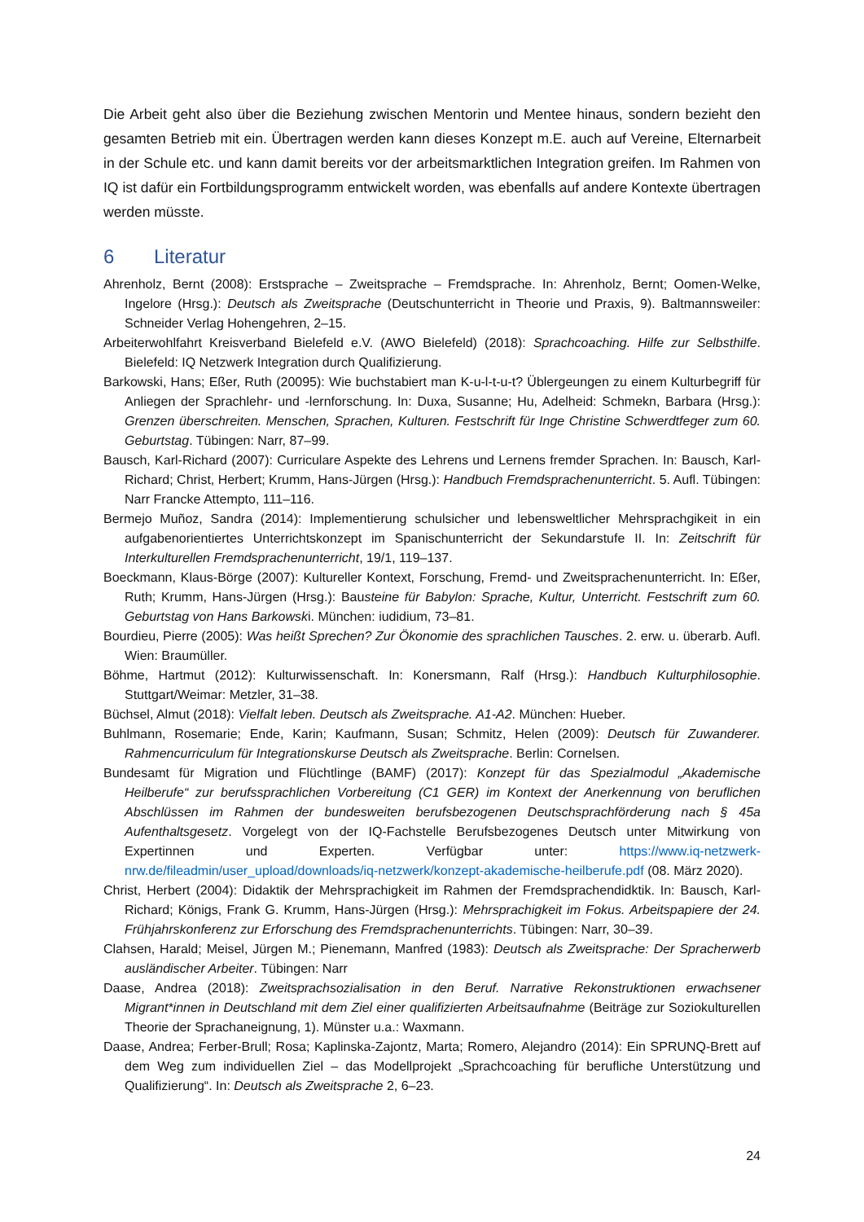Die Arbeit geht also über die Beziehung zwischen Mentorin und Mentee hinaus, sondern bezieht den gesamten Betrieb mit ein. Übertragen werden kann dieses Konzept m.E. auch auf Vereine, Elternarbeit in der Schule etc. und kann damit bereits vor der arbeitsmarktlichen Integration greifen. Im Rahmen von IQ ist dafür ein Fortbildungsprogramm entwickelt worden, was ebenfalls auf andere Kontexte übertragen werden müsste.
6 Literatur
Ahrenholz, Bernt (2008): Erstsprache – Zweitsprache – Fremdsprache. In: Ahrenholz, Bernt; Oomen-Welke, Ingelore (Hrsg.): Deutsch als Zweitsprache (Deutschunterricht in Theorie und Praxis, 9). Baltmannsweiler: Schneider Verlag Hohengehren, 2–15.
Arbeiterwohlfahrt Kreisverband Bielefeld e.V. (AWO Bielefeld) (2018): Sprachcoaching. Hilfe zur Selbsthilfe. Bielefeld: IQ Netzwerk Integration durch Qualifizierung.
Barkowski, Hans; Eßer, Ruth (20095): Wie buchstabiert man K-u-l-t-u-t? Üblergeungen zu einem Kulturbegriff für Anliegen der Sprachlehr- und -lernforschung. In: Duxa, Susanne; Hu, Adelheid: Schmekn, Barbara (Hrsg.): Grenzen überschreiten. Menschen, Sprachen, Kulturen. Festschrift für Inge Christine Schwerdtfeger zum 60. Geburtstag. Tübingen: Narr, 87–99.
Bausch, Karl-Richard (2007): Curriculare Aspekte des Lehrens und Lernens fremder Sprachen. In: Bausch, Karl-Richard; Christ, Herbert; Krumm, Hans-Jürgen (Hrsg.): Handbuch Fremdsprachenunterricht. 5. Aufl. Tübingen: Narr Francke Attempto, 111–116.
Bermejo Muñoz, Sandra (2014): Implementierung schulsicher und lebensweltlicher Mehrsprachgikeit in ein aufgabenorientiertes Unterrichtskonzept im Spanischunterricht der Sekundarstufe II. In: Zeitschrift für Interkulturellen Fremdsprachenunterricht, 19/1, 119–137.
Boeckmann, Klaus-Börge (2007): Kultureller Kontext, Forschung, Fremd- und Zweitsprachenunterricht. In: Eßer, Ruth; Krumm, Hans-Jürgen (Hrsg.): Bausteine für Babylon: Sprache, Kultur, Unterricht. Festschrift zum 60. Geburtstag von Hans Barkowski. München: iudidium, 73–81.
Bourdieu, Pierre (2005): Was heißt Sprechen? Zur Ökonomie des sprachlichen Tausches. 2. erw. u. überarb. Aufl. Wien: Braumüller.
Böhme, Hartmut (2012): Kulturwissenschaft. In: Konersmann, Ralf (Hrsg.): Handbuch Kulturphilosophie. Stuttgart/Weimar: Metzler, 31–38.
Büchsel, Almut (2018): Vielfalt leben. Deutsch als Zweitsprache. A1-A2. München: Hueber.
Buhlmann, Rosemarie; Ende, Karin; Kaufmann, Susan; Schmitz, Helen (2009): Deutsch für Zuwanderer. Rahmencurriculum für Integrationskurse Deutsch als Zweitsprache. Berlin: Cornelsen.
Bundesamt für Migration und Flüchtlinge (BAMF) (2017): Konzept für das Spezialmodul „Akademische Heilberufe“ zur berufssprachlichen Vorbereitung (C1 GER) im Kontext der Anerkennung von beruflichen Abschlüssen im Rahmen der bundesweiten berufsbezogenen Deutschsprachförderung nach § 45a Aufenthaltsgesetz. Vorgelegt von der IQ-Fachstelle Berufsbezogenes Deutsch unter Mitwirkung von Expertinnen und Experten. Verfügbar unter: https://www.iq-netzwerk-nrw.de/fileadmin/user_upload/downloads/iq-netzwerk/konzept-akademische-heilberufe.pdf (08. März 2020).
Christ, Herbert (2004): Didaktik der Mehrsprachigkeit im Rahmen der Fremdsprachendidktik. In: Bausch, Karl-Richard; Königs, Frank G. Krumm, Hans-Jürgen (Hrsg.): Mehrsprachigkeit im Fokus. Arbeitspapiere der 24. Frühjahrskonferenz zur Erforschung des Fremdsprachenunterrichts. Tübingen: Narr, 30–39.
Clahsen, Harald; Meisel, Jürgen M.; Pienemann, Manfred (1983): Deutsch als Zweitsprache: Der Spracherwerb ausländischer Arbeiter. Tübingen: Narr
Daase, Andrea (2018): Zweitsprachsozialisation in den Beruf. Narrative Rekonstruktionen erwachsener Migrant*innen in Deutschland mit dem Ziel einer qualifizierten Arbeitsaufnahme (Beiträge zur Soziokulturellen Theorie der Sprachaneignung, 1). Münster u.a.: Waxmann.
Daase, Andrea; Ferber-Brull; Rosa; Kaplinska-Zajontz, Marta; Romero, Alejandro (2014): Ein SPRUNQ-Brett auf dem Weg zum individuellen Ziel – das Modellprojekt „Sprachcoaching für berufliche Unterstützung und Qualifizierung“. In: Deutsch als Zweitsprache 2, 6–23.
24